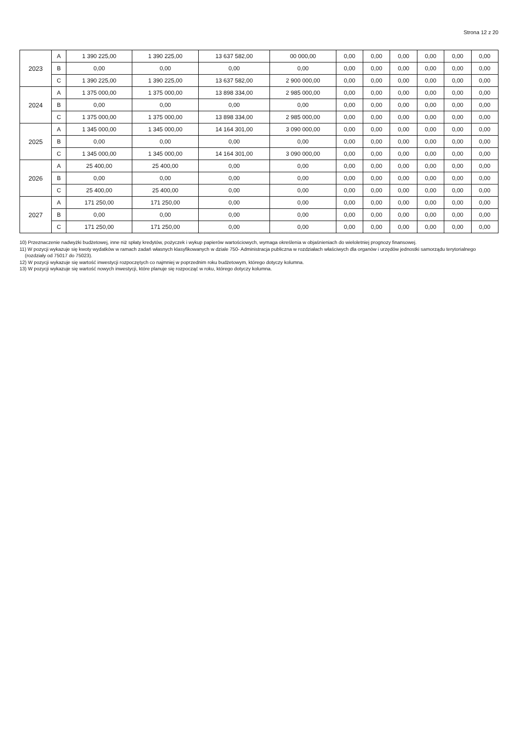Strona 12 z 20
| 2023 | A | 1 390 225,00 | 1 390 225,00 | 13 637 582,00 | 00 000,00 | 0,00 | 0,00 | 0,00 | 0,00 | 0,00 | 0,00 |
| | B | 0,00 | 0,00 | 0,00 | 0,00 | 0,00 | 0,00 | 0,00 | 0,00 | 0,00 | 0,00 |
| | C | 1 390 225,00 | 1 390 225,00 | 13 637 582,00 | 2 900 000,00 | 0,00 | 0,00 | 0,00 | 0,00 | 0,00 | 0,00 |
| 2024 | A | 1 375 000,00 | 1 375 000,00 | 13 898 334,00 | 2 985 000,00 | 0,00 | 0,00 | 0,00 | 0,00 | 0,00 | 0,00 |
| | B | 0,00 | 0,00 | 0,00 | 0,00 | 0,00 | 0,00 | 0,00 | 0,00 | 0,00 | 0,00 |
| | C | 1 375 000,00 | 1 375 000,00 | 13 898 334,00 | 2 985 000,00 | 0,00 | 0,00 | 0,00 | 0,00 | 0,00 | 0,00 |
| 2025 | A | 1 345 000,00 | 1 345 000,00 | 14 164 301,00 | 3 090 000,00 | 0,00 | 0,00 | 0,00 | 0,00 | 0,00 | 0,00 |
| | B | 0,00 | 0,00 | 0,00 | 0,00 | 0,00 | 0,00 | 0,00 | 0,00 | 0,00 | 0,00 |
| | C | 1 345 000,00 | 1 345 000,00 | 14 164 301,00 | 3 090 000,00 | 0,00 | 0,00 | 0,00 | 0,00 | 0,00 | 0,00 |
| 2026 | A | 25 400,00 | 25 400,00 | 0,00 | 0,00 | 0,00 | 0,00 | 0,00 | 0,00 | 0,00 | 0,00 |
| | B | 0,00 | 0,00 | 0,00 | 0,00 | 0,00 | 0,00 | 0,00 | 0,00 | 0,00 | 0,00 |
| | C | 25 400,00 | 25 400,00 | 0,00 | 0,00 | 0,00 | 0,00 | 0,00 | 0,00 | 0,00 | 0,00 |
| 2027 | A | 171 250,00 | 171 250,00 | 0,00 | 0,00 | 0,00 | 0,00 | 0,00 | 0,00 | 0,00 | 0,00 |
| | B | 0,00 | 0,00 | 0,00 | 0,00 | 0,00 | 0,00 | 0,00 | 0,00 | 0,00 | 0,00 |
| | C | 171 250,00 | 171 250,00 | 0,00 | 0,00 | 0,00 | 0,00 | 0,00 | 0,00 | 0,00 | 0,00 |
10) Przeznaczenie nadwyżki budżetowej, inne niż spłaty kredytów, pożyczek i wykup papierów wartościowych, wymaga określenia w objaśnieniach do wieloletniej prognozy finansowej.
11) W pozycji wykazuje się kwoty wydatków w ramach zadań własnych klasyfikowanych w dziale 750- Administracja publiczna w rozdziałach właściwych dla organów i urzędów jednostki samorządu terytorialnego
(rozdziały od 75017 do 75023).
12) W pozycji wykazuje się wartość inwestycji rozpoczętych co najmniej w poprzednim roku budżetowym, którego dotyczy kolumna.
13) W pozycji wykazuje się wartość nowych inwestycji, które planuje się rozpocząć w roku, którego dotyczy kolumna.